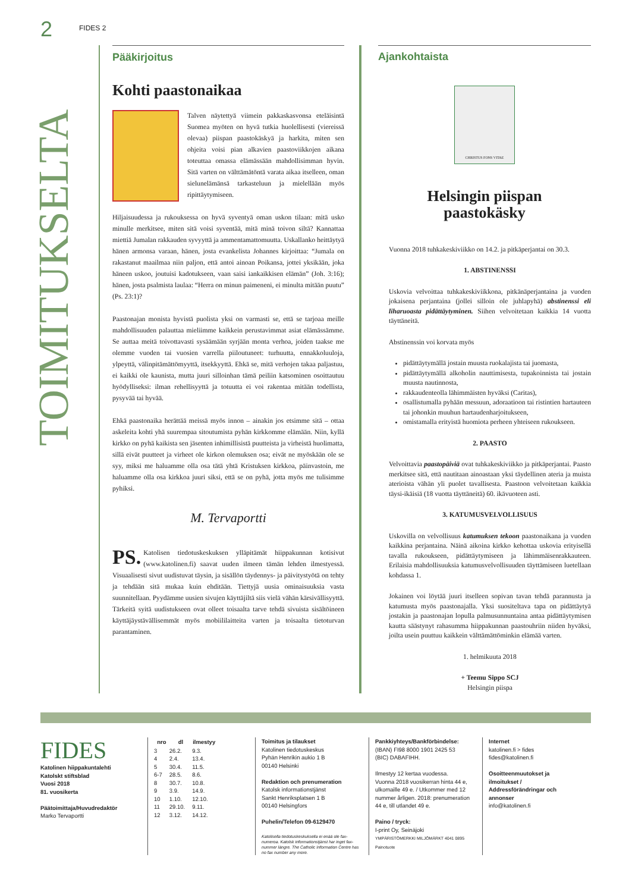2 FIDES 2
TOIMITUKSELTA
Pääkirjoitus
Kohti paastonaikaa
Talven näytettyä viimein pakkaskasvonsa eteläisintä Suomea myöten on hyvä tutkia huolellisesti (viereissä olevaa) piispan paastokäskyä ja harkita, miten sen ohjeita voisi pian alkavien paastoviikkojen aikana toteuttaa omassa elämässään mahdollisimman hyvin. Sitä varten on välttämätöntä varata aikaa itselleen, oman sielunelämänsä tarkasteluun ja mielellään myös ripittäytymiseen.
Hiljaisuudessa ja rukouksessa on hyvä syventyä oman uskon tilaan: mitä usko minulle merkitsee, miten sitä voisi syventää, mitä minä toivon siltä? Kannattaa miettiä Jumalan rakkauden syvyyttä ja ammentamattomuutta. Uskallanko heittäytyä hänen armonsa varaan, hänen, josta evankelista Johannes kirjoittaa: “Jumala on rakastanut maailmaa niin paljon, että antoi ainoan Poikansa, jottei yksikään, joka häneen uskoo, joutuisi kadotukseen, vaan saisi iankaikkisen elämän” (Joh. 3:16); hänen, josta psalmista laulaa: “Herra on minun paimeneni, ei minulta mitään puutu” (Ps. 23:1)?
Paastonajan monista hyvistä puolista yksi on varmasti se, että se tarjoaa meille mahdollisuuden palauttaa mieliimme kaikkein perustavimmat asiat elämässämme. Se auttaa meitä toivottavasti sysäämään syrjään monta verhoa, joiden taakse me olemme vuoden tai vuosien varrella piiloutuneet: turhuutta, ennakkoluuloja, ylpeyttä, välinpitämättömyyttä, itsekkyyttä. Ehkä se, mitä verhojen takaa paljastuu, ei kaikki ole kaunista, mutta juuri silloinhan tämä peiliin katsominen osoittautuu hyödylliseksi: ilman rehellisyyttä ja totuutta ei voi rakentaa mitään todellista, pysyvää tai hyvää.
Ehkä paastonaika herättää meissä myös innon – ainakin jos etsimme sitä – ottaa askeleita kohti yhä suurempaa sitoutumista pyhän kirkkomme elämään. Niin, kyllä kirkko on pyhä kaikista sen jäsenten inhimillisistä puutteista ja virheistä huolimatta, sillä eivät puutteet ja virheet ole kirkon olemuksen osa; eivät ne myöskään ole se syy, miksi me haluamme olla osa tätä yhtä Kristuksen kirkkoa, päinvastoin, me haluamme olla osa kirkkoa juuri siksi, että se on pyhä, jotta myös me tulisimme pyhiksi.
M. Tervaportti
PS. Katolisen tiedotuskeskuksen ylläpitämät hiippakunnan kotisivut (www.katolinen.fi) saavat uuden ilmeen tämän lehden ilmestyessä. Visuaalisesti sivut uudistuvat täysin, ja sisällön täydennys- ja päivitystyötä on tehty ja tehdään sitä mukaa kuin ehditään. Tiettyjä uusia ominaisuuksia vasta suunnitellaan. Pyydämme uusien sivujen käyttäjiltä siis vielä vähän kärsivällisyyttä. Tärkeitä syitä uudistukseen ovat olleet toisaalta tarve tehdä sivuista sisältöineen käyttäjäystävällisemmät myös mobiililaitteita varten ja toisaalta tietoturvan parantaminen.
Ajankohtaista
CHRISTUS FONS VITAE
Helsingin piispan
paastokäsky
Vuonna 2018 tuhkakeskiviikko on 14.2. ja pitkäperjantai on 30.3.
1. ABSTINENSSI
Uskovia velvoittaa tuhkakeskiviikkona, pitkänäperjantaina ja vuoden jokaisena perjantaina (jollei silloin ole juhlapyhä) abstinenssi eli liharuoasta pidättäytyminen. Siihen velvoitetaan kaikkia 14 vuotta täyttäneitä.
Abstinenssin voi korvata myös
pidättäytymällä jostain muusta ruokalajista tai juomasta,
pidättäytymällä alkoholin nauttimisesta, tupakoinnista tai jostain muusta nautinnosta,
rakkaudenteolla lähimmäisten hyväksi (Caritas),
osallistumalla pyhään messuun, adoraatioon tai ristintien hartauteen tai johonkin muuhun hartaudenharjoitukseen,
omistamalla erityistä huomiota perheen yhteiseen rukoukseen.
2. PAASTO
Velvoittavia paastopäiviä ovat tuhkakeskiviikko ja pitkäperjantai. Paasto merkitsee sitä, että nautitaan ainoastaan yksi täydellinen ateria ja muista aterioista vähän yli puolet tavallisesta. Paastoon velvoitetaan kaikkia täysi-ikäisiä (18 vuotta täyttäneitä) 60. ikävuoteen asti.
3. KATUMUSVELVOLLISUUS
Uskovilla on velvollisuus katumuksen tekoon paastonaikana ja vuoden kaikkina perjantaina. Näinä aikoina kirkko kehottaa uskovia erityisellä tavalla rukoukseen, pidättäytymiseen ja lähimmäisenrakkauteen. Erilaisia mahdollisuuksia katumusvelvollisuuden täyttämiseen luetellaan kohdassa 1.
Jokainen voi löytää juuri itselleen sopivan tavan tehdä parannusta ja katumusta myös paastonajalla. Yksi suositeltava tapa on pidättäytyä jostakin ja paastonajan lopulla palmusunnuntaina antaa pidättäytymisen kautta säästynyt rahasumma hiippakunnan paastouhriin niiden hyväksi, joilta usein puuttuu kaikkein välttämättöminkin elämää varten.
1. helmikuuta 2018
+ Teemu Sippo SCJ
Helsingin piispa
FIDES
Katolinen hiippakuntalehti
Katolskt stiftsblad
Vuosi 2018
81. vuosikerta
Päätoimittaja/Huvudredaktör
Marko Tervaportti
| nro | dl | ilmestyy |
| --- | --- | --- |
| 3 | 26.2. | 9.3. |
| 4 | 2.4. | 13.4. |
| 5 | 30.4. | 11.5. |
| 6-7 | 28.5. | 8.6. |
| 8 | 30.7. | 10.8. |
| 9 | 3.9. | 14.9. |
| 10 | 1.10. | 12.10. |
| 11 | 29.10. | 9.11. |
| 12 | 3.12. | 14.12. |
Toimitus ja tilaukset
Katolinen tiedotuskeskus
Pyhän Henrikin aukio 1 B
00140 Helsinki
Redaktion och prenumeration
Katolsk informationstjänst
Sankt Henriksplatsen 1 B
00140 Helsingfors
Puhelin/Telefon 09-6129470
Katolisella tiedotuskeskuksella ei enää ole fax-numeroa. Katolsk informationstjänst har inget fax-nummer längre. The Catholic Information Centre has no fax number any more.
Pankkiyhteys/Bankförbindelse:
(IBAN) FI98 8000 1901 2425 53
(BIC) DABAFIHH.
Ilmestyy 12 kertaa vuodessa.
Vuonna 2018 vuosikerran hinta 44 e, ulkomaille 49 e. / Utkommer med 12 nummer årligen. 2018: prenumeration 44 e, till utlandet 49 e.
Paino / tryck:
I-print Oy, Seinäjoki
YMPÄRISTÖMERKKI MILJÖMÄRKT 4041 0895 Painotuote
Internet
katolinen.fi > fides
fides@katolinen.fi
Osoitteenmuutokset ja ilmoitukset / Addressförändringar och annonser
info@katolinen.fi